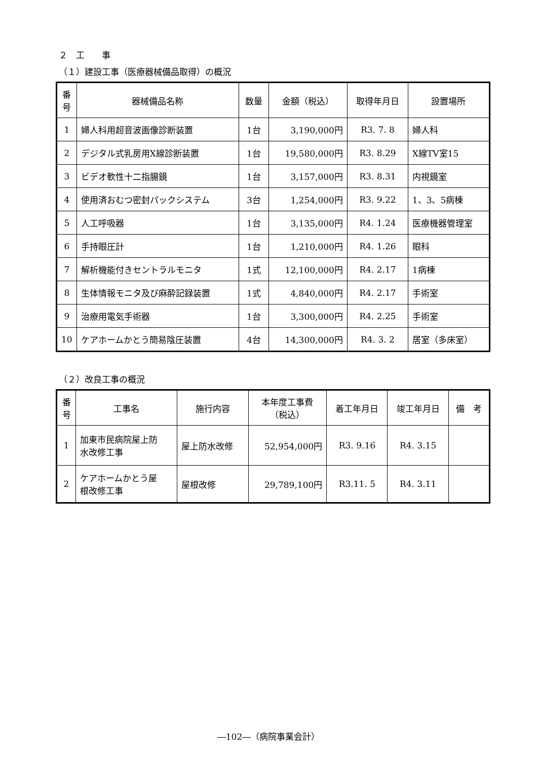２　工　　事
（１）建設工事（医療器械備品取得）の概況
| 番 号 | 器械備品名称 | 数量 | 金額（税込） | 取得年月日 | 設置場所 |
| --- | --- | --- | --- | --- | --- |
| 1 | 婦人科用超音波画像診断装置 | 1台 | 3,190,000円 | R3. 7. 8 | 婦人科 |
| 2 | デジタル式乳房用X線診断装置 | 1台 | 19,580,000円 | R3. 8.29 | X線TV室15 |
| 3 | ビデオ軟性十二指腸鏡 | 1台 | 3,157,000円 | R3. 8.31 | 内視鏡室 |
| 4 | 使用済おむつ密封パックシステム | 3台 | 1,254,000円 | R3. 9.22 | 1、3、5病棟 |
| 5 | 人工呼吸器 | 1台 | 3,135,000円 | R4. 1.24 | 医療機器管理室 |
| 6 | 手持眼圧計 | 1台 | 1,210,000円 | R4. 1.26 | 眼科 |
| 7 | 解析機能付きセントラルモニタ | 1式 | 12,100,000円 | R4. 2.17 | 1病棟 |
| 8 | 生体情報モニタ及び麻酔記録装置 | 1式 | 4,840,000円 | R4. 2.17 | 手術室 |
| 9 | 治療用電気手術器 | 1台 | 3,300,000円 | R4. 2.25 | 手術室 |
| 10 | ケアホームかとう簡易陰圧装置 | 4台 | 14,300,000円 | R4. 3. 2 | 居室（多床室） |
（２）改良工事の概況
| 番 号 | 工事名 | 施行内容 | 本年度工事費 （税込） | 着工年月日 | 竣工年月日 | 備 考 |
| --- | --- | --- | --- | --- | --- | --- |
| 1 | 加東市民病院屋上防 水改修工事 | 屋上防水改修 | 52,954,000円 | R3. 9.16 | R4. 3.15 | |
| 2 | ケアホームかとう屋 根改修工事 | 屋根改修 | 29,789,100円 | R3.11. 5 | R4. 3.11 | |
―102―（病院事業会計）